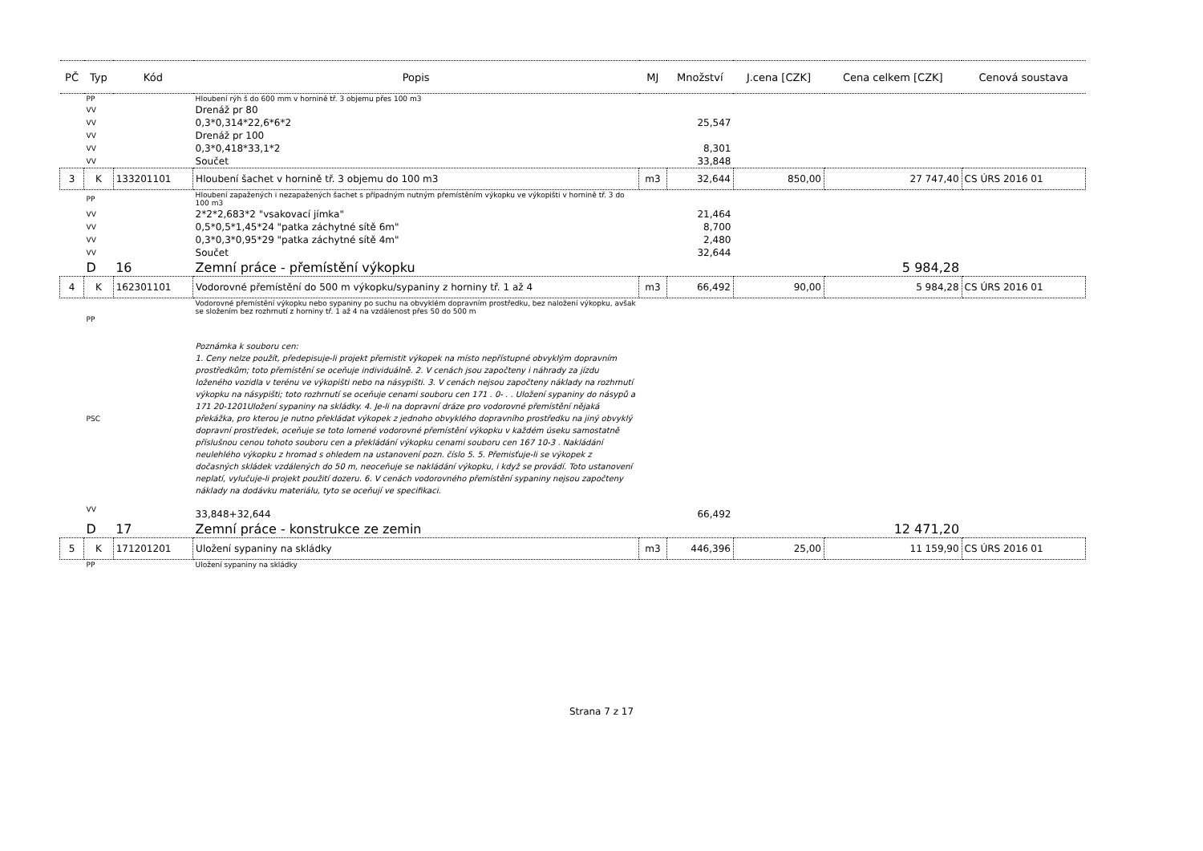| PČ | Typ | Kód | Popis | MJ | Množství | J.cena [CZK] | Cena celkem [CZK] | Cenová soustava |
| --- | --- | --- | --- | --- | --- | --- | --- | --- |
| | PP | | Hloubení rýh š do 600 mm v hornině tř. 3 objemu přes 100 m3 | | | | | |
| | VV | | Drenáž pr 80 | | | | | |
| | VV | | 0,3*0,314*22,6*6*2 | | 25,547 | | | |
| | VV | | Drenáž pr 100 | | | | | |
| | VV | | 0,3*0,418*33,1*2 | | 8,301 | | | |
| | VV | | Součet | | 33,848 | | | |
| 3 | K | 133201101 | Hloubení šachet v hornině tř. 3 objemu do 100 m3 | m3 | 32,644 | 850,00 | 27 747,40 | CS ÚRS 2016 01 |
| | PP | | Hloubení zapažených i nezapažených šachet s případným nutným přemístěním výkopku ve výkopišti v hornině tř. 3 do 100 m3 | | | | | |
| | VV | | 2*2*2,683*2 "vsakovací jímka" | | 21,464 | | | |
| | VV | | 0,5*0,5*1,45*24 "patka záchytné sítě 6m" | | 8,700 | | | |
| | VV | | 0,3*0,3*0,95*29 "patka záchytné sítě 4m" | | 2,480 | | | |
| | VV | | Součet | | 32,644 | | | |
| | D | 16 | Zemní práce - přemístění výkopku | | | | 5 984,28 | |
| 4 | K | 162301101 | Vodorovné přemístění do 500 m výkopku/sypaniny z horniny tř. 1 až 4 | m3 | 66,492 | 90,00 | 5 984,28 | CS ÚRS 2016 01 |
| | PP | | Vodorovné přemístění výkopku nebo sypaniny po suchu na obvyklém dopravním prostředku, bez naložení výkopku, avšak se složením bez rozhrnutí z horniny tř. 1 až 4 na vzdálenost přes 50 do 500 m | | | | | |
| | PSC | | Poznámka k souboru cen: 1. Ceny nelze použít, předepisuje-li projekt přemistit výkopek na místo nepřístupné obvyklým dopravním prostředkům; toto přemístění se oceňuje individuálně. 2. V cenách jsou započteny i náhrady za jízdu loženého vozidla v terénu ve výkopišti nebo na násypišti. 3. V cenách nejsou započteny náklady na rozhrnutí výkopku na násypišti; toto rozhrnutí se oceňuje cenami souboru cen 171 . 0- . . Uložení sypaniny do násypů a 171 20-1201Uložení sypaniny na skládky. 4. Je-li na dopravní dráze pro vodorovné přemístění nějaká překážka, pro kterou je nutno překládat výkopek z jednoho obvyklého dopravního prostředku na jiný obvyklý dopravní prostředek, oceňuje se toto lomené vodorovné přemístění výkopku v každém úseku samostatně příslušnou cenou tohoto souboru cen a překládání výkopku cenami souboru cen 167 10-3 . Nakládání neulehlého výkopku z hromad s ohledem na ustanovení pozn. číslo 5. 5. Přemisťuje-li se výkopek z dočasných skládek vzdálených do 50 m, neoceňuje se nakládání výkopku, i když se provádí. Toto ustanovení neplatí, vylučuje-li projekt použití dozeru. 6. V cenách vodorovného přemístění sypaniny nejsou započteny náklady na dodávku materiálu, tyto se oceňují ve specifikaci. | | | | | |
| | VV | | 33,848+32,644 | | 66,492 | | | |
| | D | 17 | Zemní práce - konstrukce ze zemin | | | | 12 471,20 | |
| 5 | K | 171201201 | Uložení sypaniny na skládky | m3 | 446,396 | 25,00 | 11 159,90 | CS ÚRS 2016 01 |
| | PP | | Uložení sypaniny na skládky | | | | | |
Strana 7 z 17